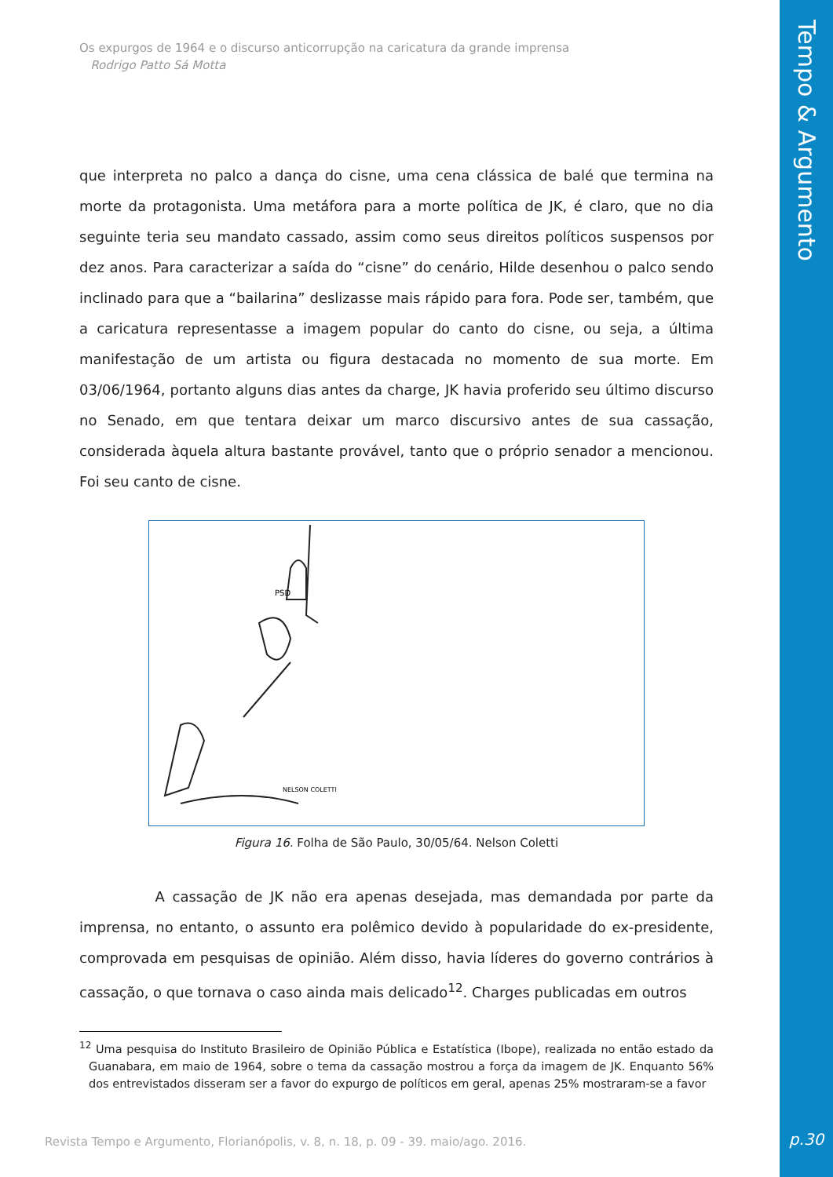Tempo & Argumento
p.30
Os expurgos de 1964 e o discurso anticorrupção na caricatura da grande imprensa
Rodrigo Patto Sá Motta
que interpreta no palco a dança do cisne, uma cena clássica de balé que termina na morte da protagonista. Uma metáfora para a morte política de JK, é claro, que no dia seguinte teria seu mandato cassado, assim como seus direitos políticos suspensos por dez anos. Para caracterizar a saída do “cisne” do cenário, Hilde desenhou o palco sendo inclinado para que a “bailarina” deslizasse mais rápido para fora. Pode ser, também, que a caricatura representasse a imagem popular do canto do cisne, ou seja, a última manifestação de um artista ou figura destacada no momento de sua morte. Em 03/06/1964, portanto alguns dias antes da charge, JK havia proferido seu último discurso no Senado, em que tentara deixar um marco discursivo antes de sua cassação, considerada àquela altura bastante provável, tanto que o próprio senador a mencionou. Foi seu canto de cisne.
PSD
NELSON COLETTI
Figura 16. Folha de São Paulo, 30/05/64. Nelson Coletti
A cassação de JK não era apenas desejada, mas demandada por parte da imprensa, no entanto, o assunto era polêmico devido à popularidade do ex-presidente, comprovada em pesquisas de opinião. Além disso, havia líderes do governo contrários à cassação, o que tornava o caso ainda mais delicado<sup>12</sup>. Charges publicadas em outros
<sup>12</sup> Uma pesquisa do Instituto Brasileiro de Opinião Pública e Estatística (Ibope), realizada no então estado da Guanabara, em maio de 1964, sobre o tema da cassação mostrou a força da imagem de JK. Enquanto 56% dos entrevistados disseram ser a favor do expurgo de políticos em geral, apenas 25% mostraram-se a favor
Revista Tempo e Argumento, Florianópolis, v. 8, n. 18, p. 09 - 39. maio/ago. 2016.